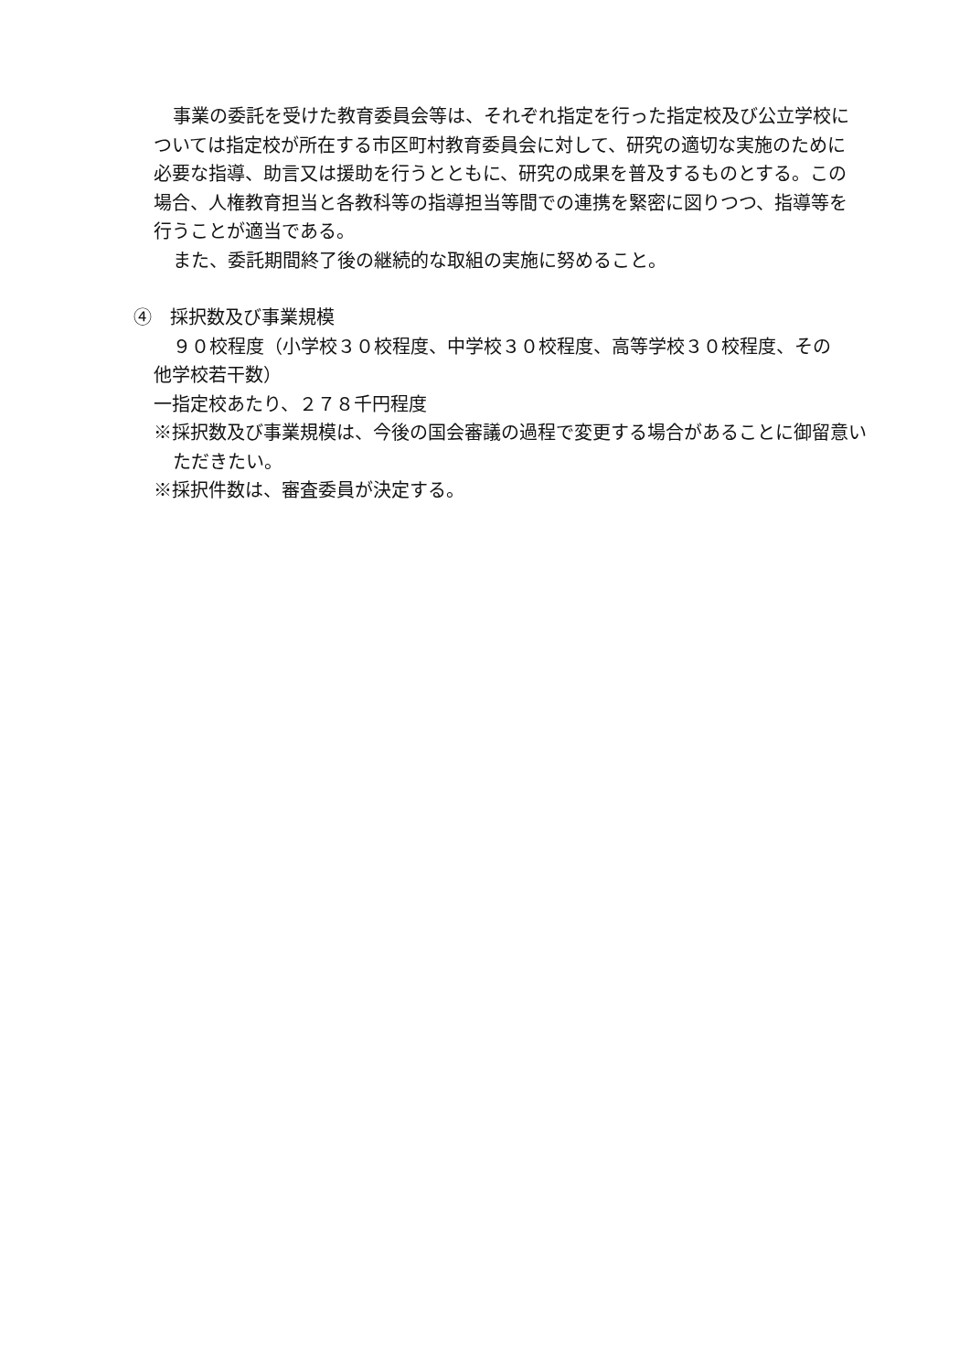事業の委託を受けた教育委員会等は、それぞれ指定を行った指定校及び公立学校については指定校が所在する市区町村教育委員会に対して、研究の適切な実施のために必要な指導、助言又は援助を行うとともに、研究の成果を普及するものとする。この場合、人権教育担当と各教科等の指導担当等間での連携を緊密に図りつつ、指導等を行うことが適当である。
また、委託期間終了後の継続的な取組の実施に努めること。
④　採択数及び事業規模
９０校程度（小学校３０校程度、中学校３０校程度、高等学校３０校程度、その
他学校若干数）
一指定校あたり、２７８千円程度
※採択数及び事業規模は、今後の国会審議の過程で変更する場合があることに御留意いただきたい。
※採択件数は、審査委員が決定する。